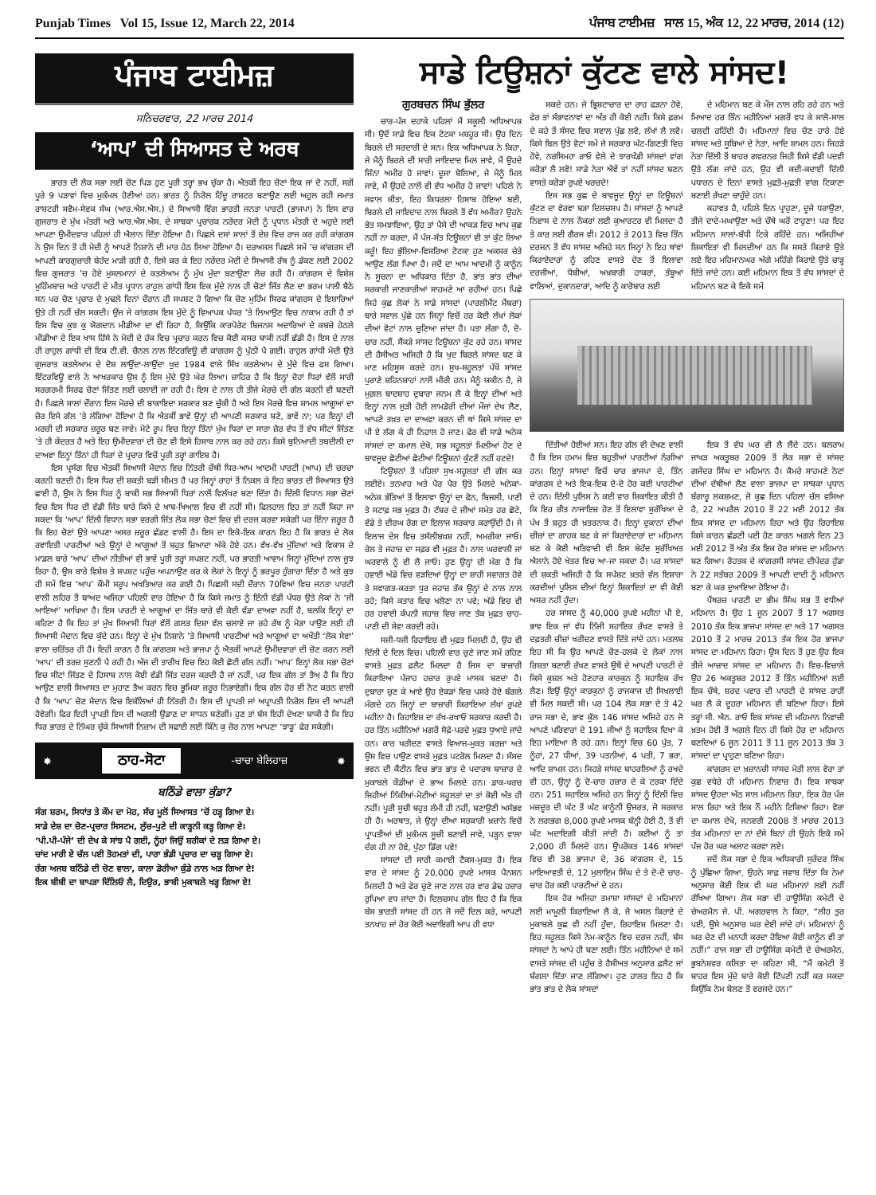Punjab Times Vol 15, Issue 12, March 22, 2014 ਪੰਜਾਬ ਟਾਈਮਜ਼ ਸਾਲ 15, ਅੰਕ 12, 22 ਮਾਰਚ, 2014 (12)
ਪੰਜਾਬ ਟਾਈਮਜ਼
ਸਨਿਚਰਵਾਰ, 22 ਮਾਰਚ 2014
‘ਆਪ’ ਦੀ ਸਿਆਸਤ ਦੇ ਅਰਥ
ਭਾਰਤ ਦੀ ਲੋਕ ਸਭਾ ਲਈ ਚੋਣ ਪਿੜ ਹੁਣ ਪੂਰੀ ਤਰ੍ਹਾਂ ਭਖ ਚੁੱਕਾ ਹੈ। ਐਤਕੀਂ ਇਹ ਚੋਣਾਂ ਇਕ ਜਾਂ ਦੋ ਨਹੀਂ, ਸਗੋਂ ਪੂਰੇ 9 ਪੜਾਵਾਂ ਵਿਚ ਮੁਕੰਮਲ ਹੋਣੀਆਂ ਹਨ। ਭਾਰਤ ਨੂੰ ਨਿਰੋਲ ਹਿੰਦੂ ਰਾਸ਼ਟਰ ਬਣਾਉਣ ਲਈ ਅਹੁਲ ਰਹੀ ਜਮਾਤ ਰਾਸ਼ਟਰੀ ਸਵੈਮ-ਸੇਵਕ ਸੰਘ (ਆਰ.ਐਸ.ਐਸ.) ਦੇ ਸਿਆਸੀ ਵਿੰਗ ਭਾਰਤੀ ਜਨਤਾ ਪਾਰਟੀ (ਭਾਜਪਾ) ਨੇ ਇਸ ਵਾਰ ਗੁਜਰਾਤ ਦੇ ਮੁੱਖ ਮੰਤਰੀ ਅਤੇ ਆਰ.ਐਸ.ਐਸ. ਦੇ ਸਾਬਕਾ ਪ੍ਰਚਾਰਕ ਨਰੇਂਦਰ ਮੋਦੀ ਨੂੰ ਪ੍ਰਧਾਨ ਮੰਤਰੀ ਦੇ ਅਹੁਦੇ ਲਈ ਆਪਣਾ ਉਮੀਦਵਾਰ ਪਹਿਲਾਂ ਹੀ ਐਲਾਨ ਦਿੱਤਾ ਹੋਇਆ ਹੈ। ਪਿਛਲੇ ਦਸਾਂ ਸਾਲਾਂ ਤੋਂ ਦੇਸ਼ ਵਿਚ ਰਾਜ ਕਰ ਰਹੀ ਕਾਂਗਰਸ ਨੇ ਉਸ ਦਿਨ ਤੋਂ ਹੀ ਮੋਦੀ ਨੂੰ ਆਪਣੇ ਨਿਸ਼ਾਨੇ ਦੀ ਮਾਰ ਹੇਠ ਲਿਆ ਹੋਇਆ ਹੈ। ਦਰਅਸਲ ਪਿਛਲੇ ਸਮੇਂ ’ਚ ਕਾਂਗਰਸ ਦੀ ਆਪਣੀ ਕਾਰਗੁਜ਼ਾਰੀ ਬੇਹੱਦ ਮਾੜੀ ਰਹੀ ਹੈ, ਇਸੇ ਕਰ ਕੇ ਇਹ ਨਰੇਂਦਰ ਮੋਦੀ ਦੇ ਸਿਆਸੀ ਰੱਥ ਨੂੰ ਡੱਕਣ ਲਈ 2002 ਵਿਚ ਗੁਜਰਾਤ ’ਚ ਹੋਏ ਮੁਸਲਮਾਨਾਂ ਦੇ ਕਤਲੇਆਮ ਨੂੰ ਮੁੱਖ ਮੁੱਦਾ ਬਣਾਉਣਾ ਲੋਚ ਰਹੀ ਹੈ। ਕਾਂਗਰਸ ਦੇ ਵਿਸ਼ੇਸ਼ ਮੁਹਿੰਮਬਾਜ਼ ਅਤੇ ਪਾਰਟੀ ਦੇ ਮੀਤ ਪ੍ਰਧਾਨ ਰਾਹੁਲ ਗਾਂਧੀ ਇਸ ਇਕ ਮੁੱਦੇ ਨਾਲ ਹੀ ਚੋਣਾਂ ਜਿੱਤ ਲੈਣ ਦਾ ਭਰਮ ਪਾਲੀ ਬੈਠੇ ਸਨ ਪਰ ਚੋਣ ਪ੍ਰਚਾਰ ਦੇ ਮੁਢਲੇ ਦਿਨਾਂ ਦੌਰਾਨ ਹੀ ਸਪਸ਼ਟ ਹੋ ਗਿਆ ਕਿ ਚੋਣ ਮੁਹਿੰਮ ਸਿਰਫ ਕਾਂਗਰਸ ਦੇ ਇਸ਼ਾਰਿਆਂ ਉਤੇ ਹੀ ਨਹੀਂ ਚੱਲ ਸਕਦੀ। ਉਂਜ ਜੇ ਕਾਂਗਰਸ ਇਸ ਮੁੱਦੇ ਨੂੰ ਵਿਆਪਕ ਪੱਧਰ ’ਤੇ ਲਿਆਉਣ ਵਿਚ ਨਾਕਾਮ ਰਹੀ ਹੈ ਤਾਂ ਇਸ ਵਿਚ ਕੁਝ ਕੁ ਯੋਗਦਾਨ ਮੀਡੀਆ ਦਾ ਵੀ ਰਿਹਾ ਹੈ, ਕਿਉਂਕਿ ਕਾਰਪੋਰੇਟ ਬਿਜਨਸ ਅਦਾਰਿਆਂ ਦੇ ਕਬਜ਼ੇ ਹੇਠਲੇ ਮੀਡੀਆ ਦੇ ਇਕ ਖਾਸ ਹਿੱਸੇ ਨੇ ਮੋਦੀ ਦੇ ਹੱਕ ਵਿਚ ਪ੍ਰਚਾਰ ਕਰਨ ਵਿਚ ਕੋਈ ਕਸਰ ਬਾਕੀ ਨਹੀਂ ਛੱਡੀ ਹੈ। ਇਸ ਦੇ ਨਾਲ ਹੀ ਰਾਹੁਲ ਗਾਂਧੀ ਦੀ ਇਕ ਟੀ.ਵੀ. ਚੈਨਲ ਨਾਲ ਇੰਟਰਵਿਊ ਵੀ ਕਾਂਗਰਸ ਨੂੰ ਪੁੱਠੀ ਪੈ ਗਈ। ਰਾਹੁਲ ਗਾਂਧੀ ਮੋਦੀ ਉਤੇ ਗੁਜਰਾਤ ਕਤਲੇਆਮ ਦੇ ਦੋਸ਼ ਲਾਉਂਦਾ-ਲਾਉਂਦਾ ਖੁਦ 1984 ਵਾਲੇ ਸਿੱਖ ਕਤਲੇਆਮ ਦੇ ਮੁੱਦੇ ਵਿਚ ਫਸ ਗਿਆ। ਇੰਟਰਵਿਊ ਵਾਲੇ ਨੇ ਆਖਰਕਾਰ ਉਸ ਨੂੰ ਇਸ ਮੁੱਦੇ ਉਤੇ ਘੇਰ ਲਿਆ। ਜ਼ਾਹਿਰ ਹੈ ਕਿ ਇਨ੍ਹਾਂ ਦੋਹਾਂ ਧਿਰਾਂ ਵੱਲੋਂ ਸਾਰੀ ਸਰਗਰਮੀ ਸਿਰਫ ਚੋਣਾਂ ਜਿੱਤਣ ਲਈ ਚਲਾਈ ਜਾ ਰਹੀ ਹੈ। ਇਸ ਦੇ ਨਾਲ ਹੀ ਤੀਜੇ ਮੋਰਚੇ ਦੀ ਗੱਲ ਕਰਨੀ ਵੀ ਬਣਦੀ ਹੈ। ਪਿਛਲੇ ਸਾਲਾਂ ਦੌਰਾਨ ਇਸ ਮੋਰਚੇ ਦੀ ਬਾਕਾਇਦਾ ਸਰਕਾਰ ਬਣ ਚੁੱਕੀ ਹੈ ਅਤੇ ਇਸ ਮੋਰਚੇ ਵਿਚ ਸ਼ਾਮਲ ਆਗੂਆਂ ਦਾ ਜ਼ੋਰ ਇਸੇ ਗੱਲ ’ਤੇ ਲੱਗਿਆ ਹੋਇਆ ਹੈ ਕਿ ਐਤਕੀਂ ਭਾਵੇਂ ਉਨ੍ਹਾਂ ਦੀ ਆਪਣੀ ਸਰਕਾਰ ਬਣੇ, ਭਾਵੇਂ ਨਾ; ਪਰ ਇਨ੍ਹਾਂ ਦੀ ਮਰਜ਼ੀ ਦੀ ਸਰਕਾਰ ਜ਼ਰੂਰ ਬਣ ਜਾਵੇ। ਮੋਟੇ ਰੂਪ ਵਿਚ ਇਨ੍ਹਾਂ ਤਿੰਨਾਂ ਮੁੱਖ ਧਿਰਾਂ ਦਾ ਸਾਰਾ ਜ਼ੋਰ ਵੱਧ ਤੋਂ ਵੱਧ ਸੀਟਾਂ ਜਿੱਤਣ ’ਤੇ ਹੀ ਕੇਂਦਰਤ ਹੈ ਅਤੇ ਇਹ ਉਮੀਦਵਾਰਾਂ ਦੀ ਚੋਣ ਵੀ ਇਸੇ ਹਿਸਾਬ ਨਾਲ ਕਰ ਰਹੇ ਹਨ। ਕਿਸੇ ਬੁਨਿਆਦੀ ਤਬਦੀਲੀ ਦਾ ਦਾਅਵਾ ਇਨ੍ਹਾਂ ਤਿੰਨਾਂ ਹੀ ਧਿਰਾਂ ਦੇ ਪ੍ਰਚਾਰ ਵਿਚੋਂ ਪੂਰੀ ਤਰ੍ਹਾਂ ਗਾਇਬ ਹੈ।
ਇਸ ਪ੍ਰਸੰਗ ਵਿਚ ਐਤਕੀਂ ਸਿਆਸੀ ਮੈਦਾਨ ਵਿਚ ਨਿੱਤਰੀ ਚੌਥੀ ਧਿਰ-ਆਮ ਆਦਮੀ ਪਾਰਟੀ (ਆਪ) ਦੀ ਚਰਚਾ ਕਰਨੀ ਬਣਦੀ ਹੈ। ਇਸ ਧਿਰ ਦੀ ਸ਼ਕਤੀ ਬੜੀ ਸੀਮਤ ਹੈ ਪਰ ਜਿਨ੍ਹਾਂ ਰਾਹਾਂ ਤੋਂ ਨਿਕਲ ਕੇ ਇਹ ਭਾਰਤ ਦੀ ਸਿਆਸਤ ਉਤੇ ਛਾਈ ਹੈ, ਉਸ ਨੇ ਇਸ ਧਿਰ ਨੂੰ ਬਾਕੀ ਸਭ ਸਿਆਸੀ ਧਿਰਾਂ ਨਾਲੋਂ ਵਿਲੱਖਣ ਬਣਾ ਦਿੱਤਾ ਹੈ। ਦਿੱਲੀ ਵਿਧਾਨ ਸਭਾ ਚੋਣਾਂ ਵਿਚ ਇਸ ਧਿਰ ਦੀ ਵੱਡੀ ਜਿੱਤ ਬਾਰੇ ਕਿਸੇ ਦੇ ਖਾਬ-ਖਿਆਲ ਵਿਚ ਵੀ ਨਹੀਂ ਸੀ। ਫਿਲਹਾਲ ਇਹ ਤਾਂ ਨਹੀਂ ਕਿਹਾ ਜਾ ਸਕਦਾ ਕਿ ‘ਆਪ’ ਦਿੱਲੀ ਵਿਧਾਨ ਸਭਾ ਵਰਗੀ ਜਿੱਤ ਲੋਕ ਸਭਾ ਚੋਣਾਂ ਵਿਚ ਵੀ ਦਰਜ ਕਰਵਾ ਸਕੇਗੀ ਪਰ ਇੰਨਾ ਜ਼ਰੂਰ ਹੈ ਕਿ ਇਹ ਚੋਣਾਂ ਉਤੇ ਆਪਣਾ ਅਸਰ ਜ਼ਰੂਰ ਛੱਡਣ ਵਾਲੀ ਹੈ। ਇਸ ਦਾ ਇਕੋ-ਇਕ ਕਾਰਨ ਇਹ ਹੈ ਕਿ ਭਾਰਤ ਦੇ ਲੋਕ ਰਵਾਇਤੀ ਪਾਰਟੀਆਂ ਅਤੇ ਉਨ੍ਹਾਂ ਦੇ ਆਗੂਆਂ ਤੋਂ ਬਹੁਤ ਜ਼ਿਆਦਾ ਅੱਕੇ ਹੋਏ ਹਨ। ਵੱਖ-ਵੱਖ ਮੁੱਦਿਆਂ ਅਤੇ ਵਿਕਾਸ ਦੇ ਮਾਡਲ ਬਾਰੇ ‘ਆਪ’ ਦੀਆਂ ਨੀਤੀਆਂ ਵੀ ਭਾਵੇਂ ਪੂਰੀ ਤਰ੍ਹਾਂ ਸਪਸ਼ਟ ਨਹੀਂ, ਪਰ ਭਾਰਤੀ ਆਵਾਮ ਜਿਨ੍ਹਾਂ ਮੁੱਦਿਆਂ ਨਾਲ ਜੂਝ ਰਿਹਾ ਹੈ, ਉਸ ਬਾਰੇ ਵਿਸ਼ੇਸ਼ ਤੇ ਸਪਸ਼ਟ ਪਹੁੰਚ ਅਪਨਾਉਣ ਕਰ ਕੇ ਲੋਕਾਂ ਨੇ ਇਨ੍ਹਾਂ ਨੂੰ ਭਰਪੂਰ ਹੁੰਗਾਰਾ ਦਿੱਤਾ ਹੈ ਅਤੇ ਕੁਝ ਹੀ ਸਮੇਂ ਵਿਚ ‘ਆਪ’ ਕੌਮੀ ਸਰੂਪ ਅਖਤਿਆਰ ਕਰ ਗਈ ਹੈ। ਪਿਛਲੀ ਸਦੀ ਦੌਰਾਨ 70ਵਿਆਂ ਵਿਚ ਜਨਤਾ ਪਾਰਟੀ ਵਾਲੀ ਲਹਿਰ ਤੋਂ ਬਾਅਦ ਅਜਿਹਾ ਪਹਿਲੀ ਵਾਰ ਹੋਇਆ ਹੈ ਕਿ ਕਿਸੇ ਜਮਾਤ ਨੂੰ ਇੰਨੀ ਵੱਡੀ ਪੱਧਰ ਉਤੇ ਲੋਕਾਂ ਨੇ ‘ਜੀ ਆਇਆਂ’ ਆਖਿਆ ਹੈ। ਇਸ ਪਾਰਟੀ ਦੇ ਆਗੂਆਂ ਦਾ ਜਿੱਤ ਬਾਰੇ ਵੀ ਕੋਈ ਵੱਡਾ ਦਾਅਵਾ ਨਹੀਂ ਹੈ, ਬਲਕਿ ਇਨ੍ਹਾਂ ਦਾ ਕਹਿਣਾ ਹੈ ਕਿ ਇਹ ਤਾਂ ਮੁੱਖ ਸਿਆਸੀ ਧਿਰਾਂ ਵੱਲੋਂ ਗਲਤ ਦਿਸ਼ਾ ਵੱਲ ਚਲਾਏ ਜਾ ਰਹੇ ਰੱਥ ਨੂੰ ਮੋੜਾ ਪਾਉਣ ਲਈ ਹੀ ਸਿਆਸੀ ਮੈਦਾਨ ਵਿਚ ਕੁੱਦੇ ਹਨ। ਇਨ੍ਹਾਂ ਦੇ ਮੁੱਖ ਨਿਸ਼ਾਨੇ ’ਤੇ ਸਿਆਸੀ ਪਾਰਟੀਆਂ ਅਤੇ ਆਗੂਆਂ ਦਾ ਅਖੌਤੀ ‘ਲੋਕ ਸੇਵਾ’ ਵਾਲਾ ਚਰਿੱਤਰ ਹੀ ਹੈ। ਇਹੀ ਕਾਰਨ ਹੈ ਕਿ ਕਾਂਗਰਸ ਅਤੇ ਭਾਜਪਾ ਨੂੰ ਐਤਕੀਂ ਆਪਣੇ ਉਮੀਦਵਾਰਾਂ ਦੀ ਚੋਣ ਕਰਨ ਲਈ ‘ਆਪ’ ਦੀ ਤਰਜ਼ ਸੁਣਨੀ ਪੈ ਰਹੀ ਹੈ। ਅੱਜ ਦੀ ਤਾਰੀਖ ਵਿਚ ਇਹ ਕੋਈ ਛੋਟੀ ਗੱਲ ਨਹੀਂ। ‘ਆਪ’ ਇਨ੍ਹਾਂ ਲੋਕ ਸਭਾ ਚੋਣਾਂ ਵਿਚ ਸੀਟਾਂ ਜਿੱਤਣ ਦੇ ਹਿਸਾਬ ਨਾਲ ਕੋਈ ਵੱਡੀ ਜਿੱਤ ਦਰਜ ਕਰਦੀ ਹੈ ਜਾਂ ਨਹੀਂ, ਪਰ ਇਕ ਗੱਲ ਤਾਂ ਤੈਅ ਹੈ ਕਿ ਇਹ ਆਉਣ ਵਾਲੀ ਸਿਆਸਤ ਦਾ ਮੁਹਾਣ ਤੈਅ ਕਰਨ ਵਿਚ ਭੂਮਿਕਾ ਜ਼ਰੂਰ ਨਿਭਾਏਗੀ। ਇਕ ਗੱਲ ਹੋਰ ਵੀ ਨੋਟ ਕਰਨ ਵਾਲੀ ਹੈ ਕਿ ‘ਆਪ’ ਚੋਣ ਮੈਦਾਨ ਵਿਚ ਇਕੱਲਿਆਂ ਹੀ ਨਿੱਤਰੀ ਹੈ। ਇਸ ਦੀ ਪ੍ਰਾਪਤੀ ਜਾਂ ਅਪ੍ਰਾਪਤੀ ਨਿਰੋਲ ਇਸ ਦੀ ਆਪਣੀ ਹੋਵੇਗੀ। ਫਿਰ ਇਹੀ ਪ੍ਰਾਪਤੀ ਇਸ ਦੀ ਅਗਲੀ ਉਡਾਣ ਦਾ ਸਾਧਨ ਬਣੇਗੀ। ਹੁਣ ਤਾਂ ਬੱਸ ਇਹੀ ਦੇਖਣਾ ਬਾਕੀ ਹੈ ਕਿ ਇਹ ਧਿਰ ਭਾਰਤ ਦੇ ਨਿੱਘਰ ਚੁੱਕੇ ਸਿਆਸੀ ਨਿਜ਼ਾਮ ਦੀ ਸਫਾਈ ਲਈ ਕਿੰਨੇ ਕੁ ਜ਼ੋਰ ਨਾਲ ਆਪਣਾ ‘ਝਾੜੂ’ ਫੇਰ ਸਕੇਗੀ।
✸ ਠਾਹ-ਸੋਟਾ -ਚਾਚਾ ਬੇਲਿਹਾਜ਼ ✸
ਬਠਿੰਡੇ ਵਾਲਾ ਕੁੰਡਾ?
ਸੰਗ ਸ਼ਰਮ, ਸਿਧਾਂਤ ਤੇ ਕੌਮ ਦਾ ਮੋਹ, ਸੱਚ ਮੂਲੋਂ ਸਿਆਸਤ ’ਚੋਂ ਹੜ੍ਹ ਗਿਆ ਏ।
ਸਾਡੇ ਦੇਸ਼ ਦਾ ਚੋਣ-ਪ੍ਰਚਾਰ ਸਿਸਟਮ, ਲੁੱਚ-ਪੁਣੇ ਦੀ ਕਾੜ੍ਹਨੀ ਕੜ੍ਹ ਗਿਆ ਏ।
‘ਪੀ.ਪੀ-ਪੰਜੇ’ ਦੀ ਦੇਖ ਕੇ ਸਾਂਝ ਪੈ ਗਈ, ਨੂੰਹਾਂ ਜਿਉਂ ਸ਼ਰੀਕਾਂ ਦੇ ਲੜ ਗਿਆ ਏ।
ਚਾਂਦ ਮਾਰੀ ਏ ਚੱਲ ਪਈ ਤੋਹਮਤਾਂ ਦੀ, ਪਾਰਾ ਭੰਡੀ ਪ੍ਰਚਾਰ ਦਾ ਚੜ੍ਹ ਗਿਆ ਏ।
ਰੰਗ ਅਜਬ ਬਠਿੰਡੇ ਦੀ ਚੋਣ ਵਾਲਾ, ਕਾਲਾ ਡੋਰੀਆ ਕੁੰਡੇ ਨਾਲ ਅੜ ਗਿਆ ਏ!
ਇਕ ਬੀਬੀ ਦਾ ਬਾਪੜਾ ਦਿੱਲਿਓਂ ਲੈ, ਦਿਉਰ, ਭਾਬੀ ਮੁਕਾਬਲੇ ਖੜ੍ਹ ਗਿਆ ਏ!
ਸਾਡੇ ਟਿਊਸ਼ਨਾਂ ਕੁੱਟਣ ਵਾਲੇ ਸਾਂਸਦ!
ਗੁਰਬਚਨ ਸਿੰਘ ਭੁੱਲਰ
ਚਾਰ-ਪੰਜ ਦਹਾਕੇ ਪਹਿਲਾਂ ਮੈਂ ਸਕੂਲੀ ਅਧਿਆਪਕ ਸੀ। ਉਦੋਂ ਸਾਡੇ ਵਿਚ ਇਕ ਟੋਟਕਾ ਮਸ਼ਹੂਰ ਸੀ। ਉਹ ਦਿਨ ਬਿਰਲੇ ਦੀ ਸਰਦਾਰੀ ਦੇ ਸਨ। ਇਕ ਅਧਿਆਪਕ ਨੇ ਕਿਹਾ, ਜੇ ਮੈਨੂੰ ਬਿਰਲੇ ਦੀ ਸਾਰੀ ਜਾਇਦਾਦ ਮਿਲ ਜਾਵੇ, ਮੈਂ ਉਹਦੇ ਜਿੰਨਾ ਅਮੀਰ ਹੋ ਜਾਵਾਂ। ਦੂਜਾ ਬੋਲਿਆ, ਜੇ ਮੈਨੂੰ ਮਿਲ ਜਾਵੇ, ਮੈਂ ਉਹਦੇ ਨਾਲੋਂ ਵੀ ਵੱਧ ਅਮੀਰ ਹੋ ਜਾਵਾਂ! ਪਹਿਲੇ ਨੇ ਸਵਾਲ ਕੀਤਾ, ਇਹ ਕਿਧਰਲਾ ਹਿਸਾਬ ਹੋਇਆ ਬਈ, ਬਿਰਲੇ ਦੀ ਜਾਇਦਾਦ ਨਾਲ ਬਿਰਲੇ ਤੋਂ ਵੱਧ ਅਮੀਰ? ਉਹਨੇ ਭੇਤ ਸਮਝਾਇਆ, ਉਹ ਤਾਂ ਪੈਸੇ ਦੀ ਆਕੜ ਵਿਚ ਆਪ ਕੁਛ ਨਹੀਂ ਨਾ ਕਰਦਾ, ਮੈਂ ਪੰਜ-ਸੱਤ ਟਿਊਸ਼ਨਾਂ ਵੀ ਤਾਂ ਕੁੱਟ ਲਿਆ ਕਰੂੰ! ਇਹ ਭੁੱਲਿਆ-ਵਿਸਰਿਆ ਟੋਟਕਾ ਹੁਣ ਅਕਸਰ ਚੇਤੇ ਆਉਣ ਲੱਗ ਪਿਆ ਹੈ। ਜਦੋਂ ਦਾ ਆਮ ਆਦਮੀ ਨੂੰ ਕਾਨੂੰਨ ਨੇ ਸੂਚਨਾ ਦਾ ਅਧਿਕਾਰ ਦਿੱਤਾ ਹੈ, ਭਾਂਤ ਭਾਂਤ ਦੀਆਂ ਸਰਕਾਰੀ ਜਾਣਕਾਰੀਆਂ ਸਾਹਮਣੇ ਆ ਰਹੀਆਂ ਹਨ। ਪਿਛੇ ਜਿਹੇ ਕੁਛ ਲੋਕਾਂ ਨੇ ਸਾਡੇ ਸਾਂਸਦਾਂ (ਪਾਰਲੀਮੈਂਟ ਮੈਂਬਰਾਂ) ਬਾਰੇ ਸਵਾਲ ਪੁੱਛੇ ਹਨ ਜਿਨ੍ਹਾਂ ਵਿਚੋਂ ਹਰ ਕੋਈ ਲੱਖਾਂ ਲੋਕਾਂ ਦੀਆਂ ਵੋਟਾਂ ਨਾਲ ਚੁਣਿਆ ਜਾਂਦਾ ਹੈ। ਪਤਾ ਲੱਗਾ ਹੈ, ਦੋ-ਚਾਰ ਨਹੀਂ, ਸੈਂਕੜੇ ਸਾਂਸਦ ਟਿਊਸ਼ਨਾਂ ਕੁੱਟ ਰਹੇ ਹਨ। ਸਾਂਸਦ ਦੀ ਹੈਸੀਅਤ ਅਜਿਹੀ ਹੈ ਕਿ ਖੁਦ ਬਿਰਲੇ ਸਾਂਸਦ ਬਣ ਕੇ ਮਾਣ ਮਹਿਸੂਸ ਕਰਦੇ ਹਨ। ਸੁਖ-ਸਹੂਲਤਾਂ ਪੱਖੋਂ ਸਾਂਸਦ ਪੁਰਾਣੇ ਸ਼ਹਿਨਸ਼ਾਹਾਂ ਨਾਲੋਂ ਮੀਰੀ ਹਨ। ਮੈਨੂੰ ਯਕੀਨ ਹੈ, ਜੇ ਮੁਗ਼ਲ ਬਾਦਸ਼ਾਹ ਦੁਬਾਰਾ ਜਨਮ ਲੈ ਕੇ ਇਨ੍ਹਾਂ ਦੀਆਂ ਅਤੇ ਇਨ੍ਹਾਂ ਨਾਲ ਜੁੜੀ ਹੋਈ ਲਾਮਡੋਰੀ ਦੀਆਂ ਮੌਜਾਂ ਦੇਖ ਲੈਣ, ਆਪਣੇ ਤਖ਼ਤ ਦਾ ਦਾਅਵਾ ਕਰਨ ਦੀ ਥਾਂ ਕਿਸੇ ਸਾਂਸਦ ਦਾ ਪੀ ਏ ਲੱਗ ਕੇ ਹੀ ਨਿਹਾਲ ਹੋ ਜਾਣ। ਫੇਰ ਵੀ ਸਾਡੇ ਅਨੇਕ ਸਾਂਸਦਾਂ ਦਾ ਕਮਾਲ ਦੇਖੋ, ਸਭ ਸਹੂਲਤਾਂ ਮਿਲੀਆਂ ਹੋਣ ਦੇ ਬਾਵਜੂਦ ਛੋਟੀਆਂ ਛੋਟੀਆਂ ਟਿਊਸ਼ਨਾਂ ਕੁੱਟਣੋਂ ਨਹੀਂ ਹਟਦੇ!
ਟਿਊਸ਼ਨਾਂ ਤੋਂ ਪਹਿਲਾਂ ਸੁਖ-ਸਹੂਲਤਾਂ ਦੀ ਗੱਲ ਕਰ ਲਈਏ। ਤਨਖਾਹ ਅਤੇ ਪੈਰ ਪੈਰ ਉਤੇ ਮਿਲਦੇ ਅਨੇਕਾਂ-ਅਨੇਕ ਭੱਤਿਆਂ ਤੋਂ ਇਲਾਵਾ ਉਨ੍ਹਾਂ ਦਾ ਫੋਨ, ਬਿਜਲੀ, ਪਾਣੀ ਤੇ ਸਟਾਫ਼ ਸਭ ਮੁਫ਼ਤ ਹੈ। ਟੱਬਰ ਦੇ ਜੀਆਂ ਸਮੇਤ ਹਰ ਛੋਟੇ, ਵੱਡੇ ਤੇ ਦੀਰਘ ਰੋਗ ਦਾ ਇਲਾਜ ਸਰਕਾਰ ਕਰਾਉਂਦੀ ਹੈ। ਜੇ ਇਲਾਜ ਦੇਸ ਵਿਚ ਤਸੱਲੀਬਖ਼ਸ਼ ਨਹੀਂ, ਅਮਰੀਕਾ ਜਾਓ। ਰੇਲ ਤੇ ਜਹਾਜ਼ ਦਾ ਸਫ਼ਰ ਵੀ ਮੁਫ਼ਤ ਹੈ। ਨਾਲ ਘਰਵਾਲੀ ਜਾਂ ਘਰਵਾਲੇ ਨੂੰ ਵੀ ਲੈ ਜਾਓ। ਹੁਣ ਉਨ੍ਹਾਂ ਦੀ ਮੰਗ ਹੈ ਕਿ ਹਵਾਈ ਅੱਡੇ ਵਿਚ ਵੜਦਿਆਂ ਉਨ੍ਹਾਂ ਦਾ ਸ਼ਾਹੀ ਸਵਾਗਤ ਹੋਵੇ ਤੇ ਸਵਾਗਤ-ਕਰਤਾ ਧੁਰ ਜਹਾਜ਼ ਤੱਕ ਉਨ੍ਹਾਂ ਦੇ ਨਾਲ ਨਾਲ ਰਹੇ; ਕਿਸੇ ਕਤਾਰ ਵਿਚ ਖਲੋਣਾ ਨਾ ਪਵੇ; ਅੱਡੇ ਵਿਚ ਵੀ ਹਰ ਹਵਾਈ ਕੰਪਨੀ ਜਹਾਜ਼ ਵਿਚ ਜਾਣ ਤੱਕ ਮੁਫ਼ਤ ਚਾਹ-ਪਾਣੀ ਦੀ ਸੇਵਾ ਕਰਦੀ ਰਹੇ।
ਸਜੀ-ਧਜੀ ਰਿਹਾਇਸ਼ ਵੀ ਮੁਫ਼ਤ ਮਿਲਦੀ ਹੈ, ਉਹ ਵੀ ਦਿੱਲੀ ਦੇ ਦਿਲ ਵਿਚ। ਪਹਿਲੀ ਵਾਰ ਚੁਣੇ ਜਾਣ ਸਮੇਂ ਰਹਿਣ ਵਾਸਤੇ ਮੁਫ਼ਤ ਫ਼ਲੈਟ ਮਿਲਦਾ ਹੈ ਜਿਸ ਦਾ ਬਾਜ਼ਾਰੀ ਕਿਰਾਇਆ ਪੰਜਾਹ ਹਜ਼ਾਰ ਰੁਪਏ ਮਾਸਕ ਬਣਦਾ ਹੈ। ਦੁਬਾਰਾ ਚੁਣ ਕੇ ਆਏ ਉਹ ਏਕੜਾਂ ਵਿਚ ਪਸਰੇ ਹੋਏ ਬੰਗਲੇ ਮੰਗਦੇ ਹਨ ਜਿਨ੍ਹਾਂ ਦਾ ਬਾਜ਼ਾਰੀ ਕਿਰਾਇਆ ਲੱਖਾਂ ਰੁਪਏ ਮਹੀਨਾ ਹੈ। ਰਿਹਾਇਸ਼ ਦਾ ਰੱਖ-ਰਖਾਓ ਸਰਕਾਰ ਕਰਦੀ ਹੈ। ਹਰ ਤਿੰਨ ਮਹੀਨਿਆਂ ਮਗਰੋਂ ਸੋਫ਼ੇ-ਪਰਦੇ ਮੁਫ਼ਤ ਧੁਆਏ ਜਾਂਦੇ ਹਨ। ਕਾਰ ਖਰੀਦਣ ਵਾਸਤੇ ਵਿਆਜ-ਮੁਕਤ ਕਰਜ਼ਾ ਅਤੇ ਉਸ ਵਿਚ ਪਾਉਣ ਵਾਸਤੇ ਮੁਫ਼ਤ ਪਟਰੋਲ ਮਿਲਦਾ ਹੈ। ਸੰਸਦ ਭਵਨ ਦੀ ਕੈਂਟੀਨ ਵਿਚ ਭਾਂਤ ਭਾਂਤ ਦੇ ਪਦਾਰਥ ਬਾਜ਼ਾਰ ਦੇ ਮੁਕਾਬਲੇ ਕੌਡੀਆਂ ਦੇ ਭਾਅ ਮਿਲਦੇ ਹਨ। ਡਾਕ-ਖਰਚ ਜਿਹੀਆਂ ਨਿੱਕੀਆਂ-ਮੋਟੀਆਂ ਸਹੂਲਤਾਂ ਦਾ ਤਾਂ ਕੋਈ ਅੰਤ ਹੀ ਨਹੀਂ। ਪੂਰੀ ਸੂਚੀ ਬਹੁਤ ਲੰਮੀ ਹੀ ਨਹੀਂ, ਬਣਾਉਣੀ ਅਸੰਭਵ ਹੀ ਹੈ। ਅਰਥਾਤ, ਜੇ ਉਨ੍ਹਾਂ ਦੀਆਂ ਸਰਕਾਰੀ ਖ਼ਜ਼ਾਨੇ ਵਿਚੋਂ ਪ੍ਰਾਪਤੀਆਂ ਦੀ ਮੁਕੰਮਲ ਸੂਚੀ ਬਣਾਈ ਜਾਵੇ, ਪੜ੍ਹਨ ਵਾਲਾ ਦੰਗ ਹੀ ਨਾ ਹੋਵੇ, ਪੁੱਠਾ ਡਿੱਗ ਪਵੇ!
ਸਾਂਸਦਾਂ ਦੀ ਸਾਰੀ ਕਮਾਈ ਟੈਕਸ-ਮੁਕਤ ਹੈ। ਇਕ ਵਾਰ ਦੇ ਸਾਂਸਦ ਨੂੰ 20,000 ਰੁਪਏ ਮਾਸਕ ਪੈਨਸ਼ਨ ਮਿਲਦੀ ਹੈ ਅਤੇ ਫੇਰ ਚੁਣੇ ਜਾਣ ਨਾਲ ਹਰ ਵਾਰ ਡੇਢ ਹਜ਼ਾਰ ਰੁਪਿਆ ਵਧ ਜਾਂਦਾ ਹੈ। ਦਿਲਚਸਪ ਗੱਲ ਇਹ ਹੈ ਕਿ ਇਕ ਬੱਸ ਭਾਰਤੀ ਸਾਂਸਦ ਹੀ ਹਨ ਜੋ ਜਦੋਂ ਦਿਲ ਕਰੇ, ਆਪਣੀ ਤਨਖਾਹ ਜਾਂ ਹੋਰ ਕੋਈ ਅਦਾਇਗੀ ਆਪ ਹੀ ਵਧਾ
ਸਕਦੇ ਹਨ। ਜੇ ਭ੍ਰਿਸ਼ਟਾਚਾਰ ਦਾ ਰਾਹ ਫੜਨਾ ਹੋਵੇ, ਫੇਰ ਤਾਂ ਸੰਭਾਵਨਾਵਾਂ ਦਾ ਅੰਤ ਹੀ ਕੋਈ ਨਹੀਂ। ਕਿਸੇ ਫ਼ਰਮ ਦੇ ਕਹੇ ਤੋਂ ਸੰਸਦ ਵਿਚ ਸਵਾਲ ਪੁੱਛ ਲਵੋ, ਲੱਖਾਂ ਲੈ ਲਵੋ। ਕਿਸੇ ਬਿਲ ਉਤੇ ਵੋਟਾਂ ਸਮੇਂ ਜੇ ਸਰਕਾਰ ਘੱਟ-ਗਿਣਤੀ ਵਿਚ ਹੋਵੇ, ਨਰਸਿਮਹਾ ਰਾਓ ਵੇਲੇ ਦੇ ਝਾਰਖੰਡੀ ਸਾਂਸਦਾਂ ਵਾਂਗ ਕਰੋੜਾਂ ਲੈ ਲਵੋ! ਸਾਡੇ ਨੇਤਾ ਐਵੇਂ ਤਾਂ ਨਹੀਂ ਸਾਂਸਦ ਬਣਨ ਵਾਸਤੇ ਕਰੋੜਾਂ ਰੁਪਏ ਖਰਚਦੇ!
ਇਸ ਸਭ ਕੁਛ ਦੇ ਬਾਵਜੂਦ ਉਨ੍ਹਾਂ ਦਾ ਟਿਊਸ਼ਨਾਂ ਕੁੱਟਣ ਦਾ ਵੇਰਵਾ ਬੜਾ ਦਿਲਚਸਪ ਹੈ। ਸਾਂਸਦਾਂ ਨੂੰ ਆਪਣੇ ਨਿਵਾਸ ਦੇ ਨਾਲ ਨੌਕਰਾਂ ਲਈ ਕੁਆਰਟਰ ਵੀ ਮਿਲਦਾ ਹੈ ਤੇ ਕਾਰ ਲਈ ਗੈਰਜ ਵੀ। 2012 ਤੇ 2013 ਵਿਚ ਤਿੰਨ ਦਰਜਨ ਤੋਂ ਵੱਧ ਸਾਂਸਦ ਅਜਿਹੇ ਸਨ ਜਿਨ੍ਹਾਂ ਨੇ ਇਹ ਥਾਂਵਾਂ ਕਿਰਾਏਦਾਰਾਂ ਨੂੰ ਰਹਿਣ ਵਾਸਤੇ ਦੇਣ ਤੋਂ ਇਲਾਵਾ ਦਰਜੀਆਂ, ਧੋਬੀਆਂ, ਅਖ਼ਬਾਰੀ ਹਾਕਰਾਂ, ਤੰਬੂਆਂ ਵਾਲਿਆਂ, ਦੁਕਾਨਦਾਰਾਂ, ਆਦਿ ਨੂੰ ਕਾਰੋਬਾਰ ਲਈ
ਦੇ ਮਹਿਮਾਨ ਬਣ ਕੇ ਮੌਜ ਨਾਲ ਰਹਿ ਰਹੇ ਹਨ ਅਤੇ ਮਿਆਦ ਹਰ ਤਿੰਨ ਮਹੀਨਿਆਂ ਮਗਰੋਂ ਵਧ ਕੇ ਸਾਲੋ-ਸਾਲ ਚਲਦੀ ਰਹਿੰਦੀ ਹੈ। ਮਹਿਮਾਨਾਂ ਵਿਚ ਚੋਣ ਹਾਰੇ ਹੋਏ ਸਾਂਸਦ ਅਤੇ ਸੂਬਿਆਂ ਦੇ ਨੇਤਾ, ਆਦਿ ਸ਼ਾਮਲ ਹਨ। ਜਿਹੜੇ ਨੇਤਾ ਦਿੱਲੀ ਤੋਂ ਬਾਹਰ ਗਵਰਨਰ ਜਿਹੀ ਕਿਸੇ ਵੱਡੀ ਪਦਵੀ ਉਤੇ ਲੱਗ ਜਾਂਦੇ ਹਨ, ਉਹ ਵੀ ਕਦੀ-ਕਦਾਈਂ ਦਿੱਲੀ ਪਧਾਰਨ ਦੇ ਦਿਨਾਂ ਵਾਸਤੇ ਮੁਫ਼ਤੋ-ਮੁਫ਼ਤੀ ਵਾਂਗ ਟਿਕਾਣਾ ਬਣਾਈ ਰੱਖਣਾ ਚਾਹੁੰਦੇ ਹਨ।
ਕਹਾਵਤ ਹੈ, ਪਹਿਲੇ ਦਿਨ ਪ੍ਰਾਹੁਣਾ, ਦੂਜੇ ਧਰਾਉਣਾ, ਤੀਜੇ ਦਾਦੇ-ਮਘਾਉਣਾ ਅਤੇ ਚੌਥੇ ਘਰੋਂ ਟਾਹੁਣਾ! ਪਰ ਇਹ ਮਹਿਮਾਨ ਸਾਲਾਂ-ਬੱਧੀ ਟਿਕੇ ਰਹਿੰਦੇ ਹਨ। ਅਜਿਹੀਆਂ ਸ਼ਿਕਾਇਤਾਂ ਵੀ ਮਿਲਦੀਆਂ ਹਨ ਕਿ ਸਸਤੇ ਕਿਰਾਏ ਉਤੇ ਲਏ ਇਹ ਮਹਿਮਾਨਘਰ ਅੱਗੇ ਮਹਿੰਗੇ ਕਿਰਾਏ ਉਤੇ ਚਾੜ੍ਹ ਦਿੱਤੇ ਜਾਂਦੇ ਹਨ। ਕਈ ਮਹਿਮਾਨ ਇਕ ਤੋਂ ਵੱਧ ਸਾਂਸਦਾਂ ਦੇ ਮਹਿਮਾਨ ਬਣ ਕੇ ਇਕੋ ਸਮੇਂ
ਦਿੱਤੀਆਂ ਹੋਈਆਂ ਸਨ। ਇਹ ਗੱਲ ਵੀ ਦੇਖਣ ਵਾਲੀ ਹੈ ਕਿ ਇਸ ਹਮਾਮ ਵਿਚ ਬਹੁਤੀਆਂ ਪਾਰਟੀਆਂ ਨੰਗੀਆਂ ਹਨ। ਇਨ੍ਹਾਂ ਸਾਂਸਦਾਂ ਵਿਚੋਂ ਚਾਰ ਭਾਜਪਾ ਦੇ, ਤਿੰਨ ਕਾਂਗਰਸ ਦੇ ਅਤੇ ਇਕ-ਇਕ ਦੋ-ਦੋ ਹੋਰ ਕਈ ਪਾਰਟੀਆਂ ਦੇ ਹਨ। ਦਿੱਲੀ ਪੁਲਿਸ ਨੇ ਕਈ ਵਾਰ ਸ਼ਿਕਾਇਤ ਕੀਤੀ ਹੈ ਕਿ ਇਹ ਰੀਤ ਨਾਜਾਇਜ਼ ਹੋਣ ਤੋਂ ਇਲਾਵਾ ਸੁਰੱਖਿਆ ਦੇ ਪੱਖ ਤੋਂ ਬਹੁਤ ਹੀ ਖ਼ਤਰਨਾਕ ਹੈ। ਇਨ੍ਹਾਂ ਦੁਕਾਨਾਂ ਦੀਆਂ ਚੀਜ਼ਾਂ ਦਾ ਗਾਹਕ ਬਣ ਕੇ ਜਾਂ ਕਿਰਾਏਦਾਰਾਂ ਦਾ ਮਹਿਮਾਨ ਬਣ ਕੇ ਕੋਈ ਅਤਿਵਾਦੀ ਵੀ ਇਸ ਬੇਹੱਦ ਸੁਰੱਖਿਅਤ ਐਲਾਨੇ ਹੋਏ ਖੇਤਰ ਵਿਚ ਆ-ਜਾ ਸਕਦਾ ਹੈ। ਪਰ ਸਾਂਸਦਾਂ ਦੀ ਸ਼ਕਤੀ ਅਜਿਹੀ ਹੈ ਕਿ ਸਪੱਸ਼ਟ ਖ਼ਤਰੇ ਵੱਲ ਇਸ਼ਾਰਾ ਕਰਦੀਆਂ ਪੁਲਿਸ ਦੀਆਂ ਇਨ੍ਹਾਂ ਸ਼ਿਕਾਇਤਾਂ ਦਾ ਵੀ ਕੋਈ ਅਸਰ ਨਹੀਂ ਹੁੰਦਾ।
ਹਰ ਸਾਂਸਦ ਨੂੰ 40,000 ਰੁਪਏ ਮਹੀਨਾ ਪੀ ਏ, ਭਾਵ ਇਕ ਜਾਂ ਵੱਧ ਨਿੱਜੀ ਸਹਾਇਕ ਰੱਖਣ ਵਾਸਤੇ ਤੇ ਦਫ਼ਤਰੀ ਚੀਜ਼ਾਂ ਖਰੀਦਣ ਵਾਸਤੇ ਦਿੱਤੇ ਜਾਂਦੇ ਹਨ। ਮਤਲਬ ਇਹ ਸੀ ਕਿ ਉਹ ਆਪਣੇ ਚੋਣ-ਹਲਕੇ ਦੇ ਲੋਕਾਂ ਨਾਲ ਰਿਸ਼ਤਾ ਬਣਾਈ ਰੱਖਣ ਵਾਸਤੇ ਉਥੋਂ ਦੇ ਆਪਣੀ ਪਾਰਟੀ ਦੇ ਕਿਸੇ ਕੁਸ਼ਲ ਅਤੇ ਹੋਣਹਾਰ ਕਾਰਕੁਨ ਨੂੰ ਸਹਾਇਕ ਰੱਖ ਲੈਣ। ਇਉਂ ਉਨ੍ਹਾਂ ਕਾਰਕੁਨਾਂ ਨੂੰ ਰਾਜਕਾਜ ਦੀ ਸਿਖਲਾਈ ਵੀ ਮਿਲ ਸਕਦੀ ਸੀ। ਪਰ 104 ਲੋਕ ਸਭਾ ਦੇ ਤੇ 42 ਰਾਜ ਸਭਾ ਦੇ, ਭਾਵ ਕੁੱਲ 146 ਸਾਂਸਦ ਅਜਿਹੇ ਹਨ ਜੋ ਆਪਣੇ ਪਰਿਵਾਰਾਂ ਦੇ 191 ਜੀਆਂ ਨੂੰ ਸਹਾਇਕ ਦਿਖਾ ਕੇ ਇਹ ਮਾਇਆ ਲੈ ਰਹੇ ਹਨ। ਇਨ੍ਹਾਂ ਵਿਚ 60 ਪੁੱਤ, 7 ਨੂੰਹਾਂ, 27 ਧੀਆਂ, 39 ਪਤਨੀਆਂ, 4 ਪਤੀ, 7 ਭਰਾ, ਆਦਿ ਸ਼ਾਮਲ ਹਨ। ਜਿਹੜੇ ਸਾਂਸਦ ਬਾਹਰਲਿਆਂ ਨੂੰ ਰਖਦੇ ਵੀ ਹਨ, ਉਨ੍ਹਾਂ ਨੂੰ ਦੋ-ਚਾਰ ਹਜ਼ਾਰ ਦੇ ਕੇ ਟਰਕਾ ਦਿੰਦੇ ਹਨ। 251 ਸਹਾਇਕ ਅਜਿਹੇ ਹਨ ਜਿਨ੍ਹਾਂ ਨੂੰ ਦਿੱਲੀ ਵਿਚ ਮਜ਼ਦੂਰ ਦੀ ਘੱਟ ਤੋਂ ਘੱਟ ਕਾਨੂੰਨੀ ਉਜਰਤ, ਜੋ ਸਰਕਾਰ ਨੇ ਲਗਭਗ 8,000 ਰੁਪਏ ਮਾਸਕ ਬੰਨ੍ਹੀ ਹੋਈ ਹੈ, ਤੋਂ ਵੀ ਘੱਟ ਅਦਾਇਗੀ ਕੀਤੀ ਜਾਂਦੀ ਹੈ। ਕਈਆਂ ਨੂੰ ਤਾਂ 2,000 ਹੀ ਮਿਲਦੇ ਹਨ। ਉਪਰੋਕਤ 146 ਸਾਂਸਦਾਂ ਵਿਚ ਵੀ 38 ਭਾਜਪਾ ਦੇ, 36 ਕਾਂਗਰਸ ਦੇ, 15 ਮਾਇਆਵਤੀ ਦੇ, 12 ਮੁਲਾਇਮ ਸਿੰਘ ਦੇ ਤੇ ਦੋ-ਦੋ ਚਾਰ-ਚਾਰ ਹੋਰ ਕਈ ਪਾਰਟੀਆਂ ਦੇ ਹਨ।
ਇਕ ਹੋਰ ਅਜਿਹਾ ਤਮਾਸ਼ਾ ਸਾਂਸਦਾਂ ਦੇ ਮਹਿਮਾਨਾਂ ਲਈ ਮਾਮੂਲੀ ਕਿਰਾਇਆ ਲੈ ਕੇ, ਜੋ ਅਸਲ ਕਿਰਾਏ ਦੇ ਮੁਕਾਬਲੇ ਕੁਛ ਵੀ ਨਹੀਂ ਹੁੰਦਾ, ਰਿਹਾਇਸ਼ ਮਿਲਣਾ ਹੈ। ਇਹ ਸਹੂਲਤ ਕਿਸੇ ਨੇਮ-ਕਾਨੂੰਨ ਵਿਚ ਦਰਜ ਨਹੀਂ, ਬੱਸ ਸਾਂਸਦਾਂ ਨੇ ਆਪੇ ਹੀ ਬਣਾ ਲਈ। ਤਿੰਨ ਮਹੀਨਿਆਂ ਦੇ ਸਮੇਂ ਵਾਸਤੇ ਸਾਂਸਦ ਦੀ ਪਹੁੰਚ ਤੇ ਹੈਸੀਅਤ ਅਨੁਸਾਰ ਫ਼ਲੈਟ ਜਾਂ ਬੰਗਲਾ ਦਿੱਤਾ ਜਾਣ ਲੱਗਿਆ। ਹੁਣ ਹਾਲਤ ਇਹ ਹੈ ਕਿ ਭਾਂਤ ਭਾਂਤ ਦੇ ਲੋਕ ਸਾਂਸਦਾਂ
ਇਕ ਤੋਂ ਵੱਧ ਘਰ ਵੀ ਲੈ ਲੈਂਦੇ ਹਨ। ਬਲਰਾਮ ਜਾਖੜ ਅਕਤੂਬਰ 2009 ਤੋਂ ਲੋਕ ਸਭਾ ਦੇ ਸਾਂਸਦ ਗਜੇਂਦਰ ਸਿੰਘ ਦਾ ਮਹਿਮਾਨ ਹੈ। ਕੈਮਰੇ ਸਾਹਮਣੇ ਨੋਟਾਂ ਦੀਆਂ ਦੱਥੀਆਂ ਲੈਣ ਵਾਲਾ ਭਾਜਪਾ ਦਾ ਸਾਬਕਾ ਪ੍ਰਧਾਨ ਬੰਗਾਰੂ ਲਕਸ਼ਮਣ, ਜੋ ਕੁਛ ਦਿਨ ਪਹਿਲਾਂ ਚੱਲ ਵਸਿਆ ਹੈ, 22 ਅਪਰੈਲ 2010 ਤੋਂ 22 ਮਈ 2012 ਤੱਕ ਇਕ ਸਾਂਸਦ ਦਾ ਮਹਿਮਾਨ ਰਿਹਾ ਅਤੇ ਉਹ ਰਿਹਾਇਸ਼ ਕਿਸੇ ਕਾਰਨ ਛੱਡਣੀ ਪਈ ਹੋਣ ਕਾਰਨ ਅਗਲੇ ਦਿਨ 23 ਮਈ 2012 ਤੋਂ ਅੰਤ ਤੱਕ ਇਕ ਹੋਰ ਸਾਂਸਦ ਦਾ ਮਹਿਮਾਨ ਬਣ ਗਿਆ। ਰੋਹਤਕ ਦੇ ਕਾਂਗਰਸੀ ਸਾਂਸਦ ਦੀਪੇਂਦਰ ਹੁੱਡਾ ਨੇ 22 ਸਤੰਬਰ 2009 ਤੋਂ ਆਪਣੀ ਦਾਦੀ ਨੂੰ ਮਹਿਮਾਨ ਬਣਾ ਕੇ ਘਰ ਦੁਆਇਆ ਹੋਇਆ ਹੈ।
ਪੈਂਥਰਜ਼ ਪਾਰਟੀ ਦਾ ਭੀਮ ਸਿੰਘ ਸਭ ਤੋਂ ਵਧੀਆਂ ਮਹਿਮਾਨ ਹੈ। ਉਹ 1 ਜੂਨ 2007 ਤੋਂ 17 ਅਗਸਤ 2010 ਤੱਕ ਇਕ ਭਾਜਪਾ ਸਾਂਸਦ ਦਾ ਅਤੇ 17 ਅਗਸਤ 2010 ਤੋਂ 2 ਮਾਰਚ 2013 ਤੱਕ ਇਕ ਹੋਰ ਭਾਜਪਾ ਸਾਂਸਦ ਦਾ ਮਹਿਮਾਨ ਰਿਹਾ। ਉਸ ਦਿਨ ਤੋਂ ਹੁਣ ਉਹ ਇਕ ਤੀਜੇ ਆਜ਼ਾਦ ਸਾਂਸਦ ਦਾ ਮਹਿਮਾਨ ਹੈ। ਵਿਚ-ਵਿਚਾਲੇ ਉਹ 26 ਅਕਤੂਬਰ 2012 ਤੋਂ ਤਿੰਨ ਮਹੀਨਿਆਂ ਲਈ ਇਕ ਚੌਥੇ, ਸ਼ਰਦ ਪਵਾਰ ਦੀ ਪਾਰਟੀ ਦੇ ਸਾਂਸਦ ਰਾਹੀਂ ਘਰ ਲੈ ਕੇ ਦੂਹਰਾ ਮਹਿਮਾਨ ਵੀ ਬਣਿਆ ਰਿਹਾ। ਇਸੇ ਤਰ੍ਹਾਂ ਸੀ. ਐਨ. ਰਾਓ ਇਕ ਸਾਂਸਦ ਦੀ ਮਹਿਮਾਨ ਨਿਵਾਜ਼ੀ ਖ਼ਤਮ ਹੋਈ ਤੋਂ ਅਗਲੇ ਦਿਨ ਹੀ ਕਿਸੇ ਹੋਰ ਦਾ ਮਹਿਮਾਨ ਬਣਦਿਆਂ 6 ਜੂਨ 2011 ਤੋਂ 11 ਜੂਨ 2013 ਤੱਕ 3 ਸਾਂਸਦਾਂ ਦਾ ਪ੍ਰਾਹੁਣਾ ਬਣਿਆ ਰਿਹਾ।
ਕਾਂਗਰਸ ਦਾ ਖ਼ਜ਼ਾਨਚੀ ਸਾਂਸਦ ਮੋਤੀ ਲਾਲ ਵੋਰਾ ਤਾਂ ਕੁਛ ਵਧੇਰੇ ਹੀ ਮਹਿਮਾਨ ਨਿਵਾਜ਼ ਹੈ। ਇਕ ਸਾਬਕਾ ਸਾਂਸਦ ਉਹਦਾ ਅੱਠ ਸਾਲ ਮਹਿਮਾਨ ਰਿਹਾ, ਇਕ ਹੋਰ ਪੰਜ ਸਾਲ ਰਿਹਾ ਅਤੇ ਇਕ ਨੌਂ ਮਹੀਨੇ ਟਿਕਿਆ ਰਿਹਾ। ਵੋਰਾ ਦਾ ਕਮਾਲ ਦੇਖੋ, ਜਨਵਰੀ 2008 ਤੋਂ ਮਾਰਚ 2013 ਤੱਕ ਮਹਿਮਾਨਾਂ ਦਾ ਨਾਂ ਦੱਸੇ ਬਿਨਾਂ ਹੀ ਉਹਨੇ ਇਕੋ ਸਮੇਂ ਪੰਜ ਹੋਰ ਘਰ ਅਲਾਟ ਕਰਵਾ ਲਏ।
ਜਦੋਂ ਲੋਕ ਸਭਾ ਦੇ ਇਕ ਅਧਿਕਾਰੀ ਸੁਰੇਂਦਰ ਸਿੰਘ ਨੂੰ ਪੁੱਛਿਆ ਗਿਆ, ਉਹਨੇ ਸਾਫ਼ ਜਵਾਬ ਦਿੱਤਾ ਕਿ ਨੇਮਾਂ ਅਨੁਸਾਰ ਕੋਈ ਇਕ ਵੀ ਘਰ ਮਹਿਮਾਨਾਂ ਲਈ ਨਹੀਂ ਰੱਖਿਆ ਗਿਆ। ਲੋਕ ਸਭਾ ਦੀ ਹਾਊਸਿੰਗ ਕਮੇਟੀ ਦੇ ਚੇਅਰਮੈਨ ਜੇ. ਪੀ. ਅਗਰਵਾਲ ਨੇ ਕਿਹਾ, “ਲੀਹ ਤੁਰ ਪਈ, ਉਸੇ ਅਨੁਸਾਰ ਘਰ ਦੇਈ ਜਾਂਦੇ ਹਾਂ। ਮਹਿਮਾਨਾਂ ਨੂੰ ਘਰ ਦੇਣ ਦੀ ਮਨਾਹੀ ਕਰਦਾ ਹੋਇਆ ਕੋਈ ਕਾਨੂੰਨ ਵੀ ਤਾਂ ਨਹੀਂ।” ਰਾਜ ਸਭਾ ਦੀ ਹਾਊਸਿੰਗ ਕਮੇਟੀ ਦੇ ਚੇਅਰਮੈਨ, ਭੁਬਨੇਸ਼ਵਰ ਕਲਿਤਾ ਦਾ ਕਹਿਣਾ ਸੀ, “ਮੈਂ ਕਮੇਟੀ ਤੋਂ ਬਾਹਰ ਇਸ ਮੁੱਦੇ ਬਾਰੇ ਕੋਈ ਟਿੱਪਣੀ ਨਹੀਂ ਕਰ ਸਕਦਾ ਕਿਉਂਕਿ ਨੇਮ ਬੋਲਣ ਤੋਂ ਵਰਜਦੇ ਹਨ।”